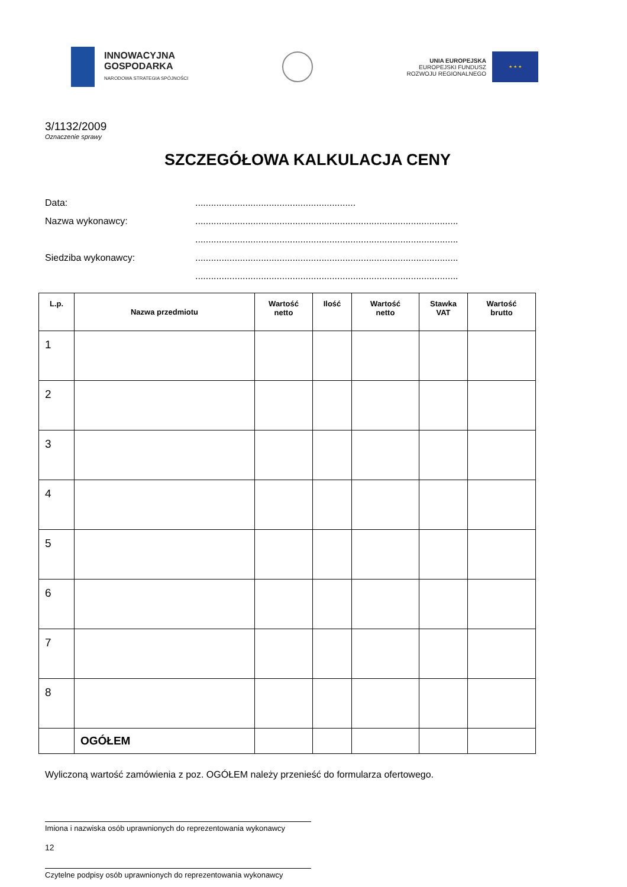INNOWACYJNA
GOSPODARKA
NARODOWA STRATEGIA SPÓJNOŚCI
UNIA EUROPEJSKA
EUROPEJSKI FUNDUSZ
ROZWOJU REGIONALNEGO
★ ★ ★
3/1132/2009
Oznaczenie sprawy
SZCZEGÓŁOWA KALKULACJA CENY
Data:.............................................................
Nazwa wykonawcy:....................................................................................................
....................................................................................................
Siedziba wykonawcy:....................................................................................................
....................................................................................................
| L.p. | Nazwa przedmiotu | Wartość netto | Ilość | Wartość netto | Stawka VAT | Wartość brutto |
| --- | --- | --- | --- | --- | --- | --- |
| 1 | | | | | | |
| 2 | | | | | | |
| 3 | | | | | | |
| 4 | | | | | | |
| 5 | | | | | | |
| 6 | | | | | | |
| 7 | | | | | | |
| 8 | | | | | | |
| | OGÓŁEM | | | | | |
Wyliczoną wartość zamówienia z poz. OGÓŁEM należy przenieść do formularza ofertowego.
Imiona i nazwiska osób uprawnionych do reprezentowania wykonawcy
Czytelne podpisy osób uprawnionych do reprezentowania wykonawcy
12